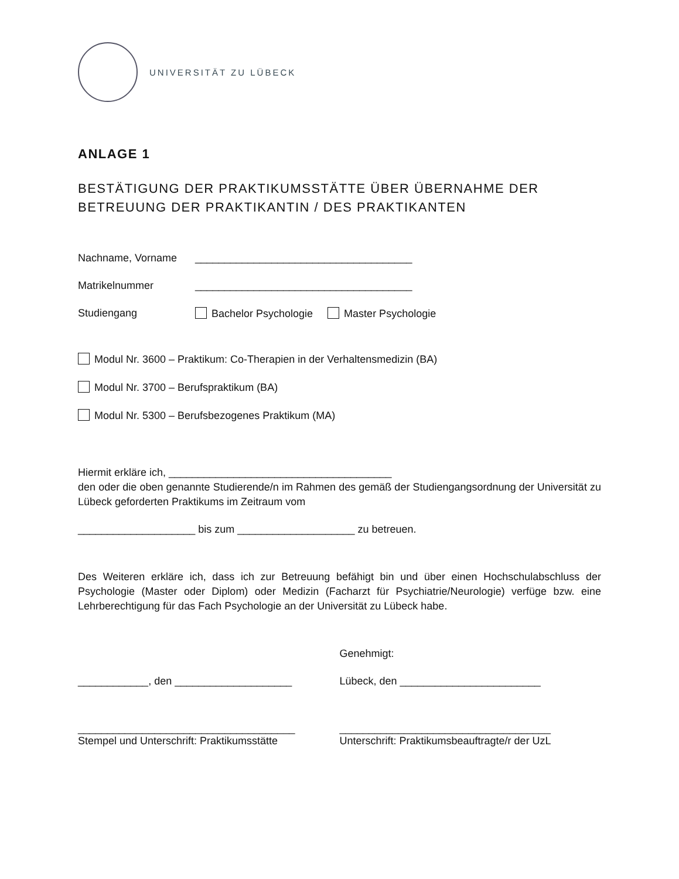UNIVERSITÄT ZU LÜBECK
ANLAGE 1
BESTÄTIGUNG DER PRAKTIKUMSSTÄTTE ÜBER ÜBERNAHME DER
BETREUUNG DER PRAKTIKANTIN / DES PRAKTIKANTEN
Nachname, Vorname _____________________________________
Matrikelnummer _____________________________________
Studiengang Bachelor Psychologie Master Psychologie
Modul Nr. 3600 – Praktikum: Co-Therapien in der Verhaltensmedizin (BA)
Modul Nr. 3700 – Berufspraktikum (BA)
Modul Nr. 5300 – Berufsbezogenes Praktikum (MA)
Hiermit erkläre ich, ______________________________________
den oder die oben genannte Studierende/n im Rahmen des gemäß der Studiengangsordnung der Universität zu Lübeck geforderten Praktikums im Zeitraum vom
____________________ bis zum ____________________ zu betreuen.
Des Weiteren erkläre ich, dass ich zur Betreuung befähigt bin und über einen Hochschulabschluss der Psychologie (Master oder Diplom) oder Medizin (Facharzt für Psychiatrie/Neurologie) verfüge bzw. eine Lehrberechtigung für das Fach Psychologie an der Universität zu Lübeck habe.
Genehmigt:
____________, den ____________________ Lübeck, den ________________________
_____________________________________
Stempel und Unterschrift: Praktikumsstätte
____________________________________
Unterschrift: Praktikumsbeauftragte/r der UzL